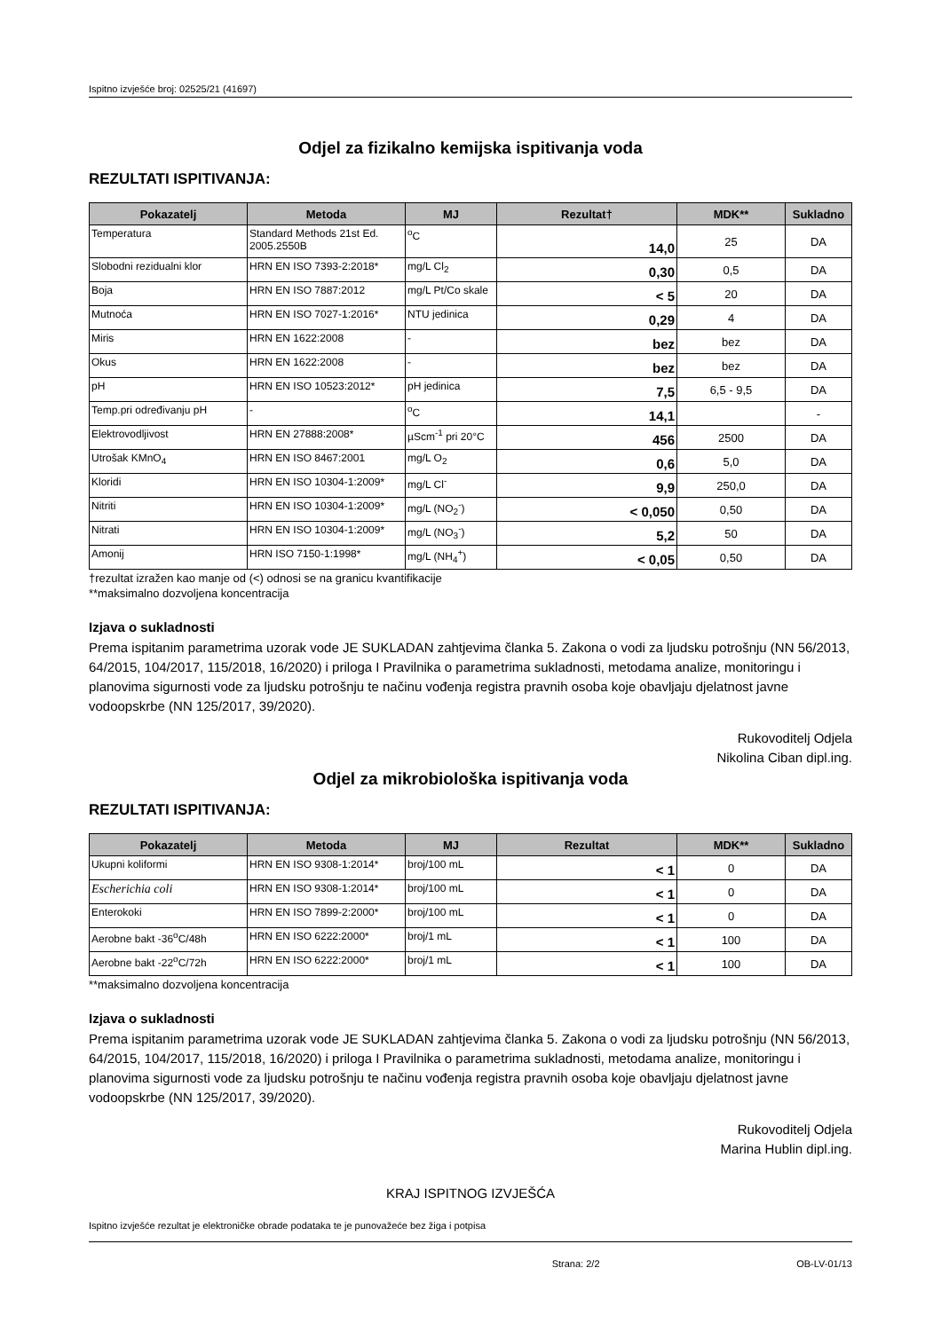Ispitno izvješće broj: 02525/21 (41697)
Odjel za fizikalno kemijska ispitivanja voda
REZULTATI ISPITIVANJA:
| Pokazatelj | Metoda | MJ | Rezultat† | MDK** | Sukladno |
| --- | --- | --- | --- | --- | --- |
| Temperatura | Standard Methods 21st Ed. 2005.2550B | <sup>o</sup> C | 14,0 | 25 | DA |
| Slobodni rezidualni klor | HRN EN ISO 7393-2:2018* | mg/L Cl<sub>2</sub> | 0,30 | 0,5 | DA |
| Boja | HRN EN ISO 7887:2012 | mg/L Pt/Co skale | < 5 | 20 | DA |
| Mutnoća | HRN EN ISO 7027-1:2016* | NTU jedinica | 0,29 | 4 | DA |
| Miris | HRN EN 1622:2008 | - | bez | bez | DA |
| Okus | HRN EN 1622:2008 | - | bez | bez | DA |
| pH | HRN EN ISO 10523:2012* | pH jedinica | 7,5 | 6,5 - 9,5 | DA |
| Temp.pri određivanju pH | - | <sup>o</sup> C | 14,1 | | - |
| Elektrovodljivost | HRN EN 27888:2008* | µScm<sup>-1</sup> pri 20°C | 456 | 2500 | DA |
| Utrošak KMnO<sub>4</sub> | HRN EN ISO 8467:2001 | mg/L O<sub>2</sub> | 0,6 | 5,0 | DA |
| Kloridi | HRN EN ISO 10304-1:2009* | mg/L Cl<sup>-</sup> | 9,9 | 250,0 | DA |
| Nitriti | HRN EN ISO 10304-1:2009* | mg/L (NO<sub>2</sub><sup>-</sup>) | < 0,050 | 0,50 | DA |
| Nitrati | HRN EN ISO 10304-1:2009* | mg/L (NO<sub>3</sub><sup>-</sup>) | 5,2 | 50 | DA |
| Amonij | HRN ISO 7150-1:1998* | mg/L (NH<sub>4</sub><sup>+</sup>) | < 0,05 | 0,50 | DA |
†rezultat izražen kao manje od (<) odnosi se na granicu kvantifikacije
**maksimalno dozvoljena koncentracija
Izjava o sukladnosti
Prema ispitanim parametrima uzorak vode JE SUKLADAN zahtjevima članka 5. Zakona o vodi za ljudsku potrošnju (NN 56/2013, 64/2015, 104/2017, 115/2018, 16/2020) i priloga I Pravilnika o parametrima sukladnosti, metodama analize, monitoringu i planovima sigurnosti vode za ljudsku potrošnju te načinu vođenja registra pravnih osoba koje obavljaju djelatnost javne vodoopskrbe (NN 125/2017, 39/2020).
Rukovoditelj Odjela
Nikolina Ciban dipl.ing.
Odjel za mikrobiološka ispitivanja voda
REZULTATI ISPITIVANJA:
| Pokazatelj | Metoda | MJ | Rezultat | MDK** | Sukladno |
| --- | --- | --- | --- | --- | --- |
| Ukupni koliformi | HRN EN ISO 9308-1:2014* | broj/100 mL | < 1 | 0 | DA |
| Escherichia coli | HRN EN ISO 9308-1:2014* | broj/100 mL | < 1 | 0 | DA |
| Enterokoki | HRN EN ISO 7899-2:2000* | broj/100 mL | < 1 | 0 | DA |
| Aerobne bakt -36<sup>o</sup>C/48h | HRN EN ISO 6222:2000* | broj/1 mL | < 1 | 100 | DA |
| Aerobne bakt -22<sup>o</sup>C/72h | HRN EN ISO 6222:2000* | broj/1 mL | < 1 | 100 | DA |
**maksimalno dozvoljena koncentracija
Izjava o sukladnosti
Prema ispitanim parametrima uzorak vode JE SUKLADAN zahtjevima članka 5. Zakona o vodi za ljudsku potrošnju (NN 56/2013, 64/2015, 104/2017, 115/2018, 16/2020) i priloga I Pravilnika o parametrima sukladnosti, metodama analize, monitoringu i planovima sigurnosti vode za ljudsku potrošnju te načinu vođenja registra pravnih osoba koje obavljaju djelatnost javne vodoopskrbe (NN 125/2017, 39/2020).
Rukovoditelj Odjela
Marina Hublin dipl.ing.
KRAJ ISPITNOG IZVJEŠĆA
Ispitno izvješće rezultat je elektroničke obrade podataka te je punovažeće bez žiga i potpisa
Strana: 2/2 OB-LV-01/13